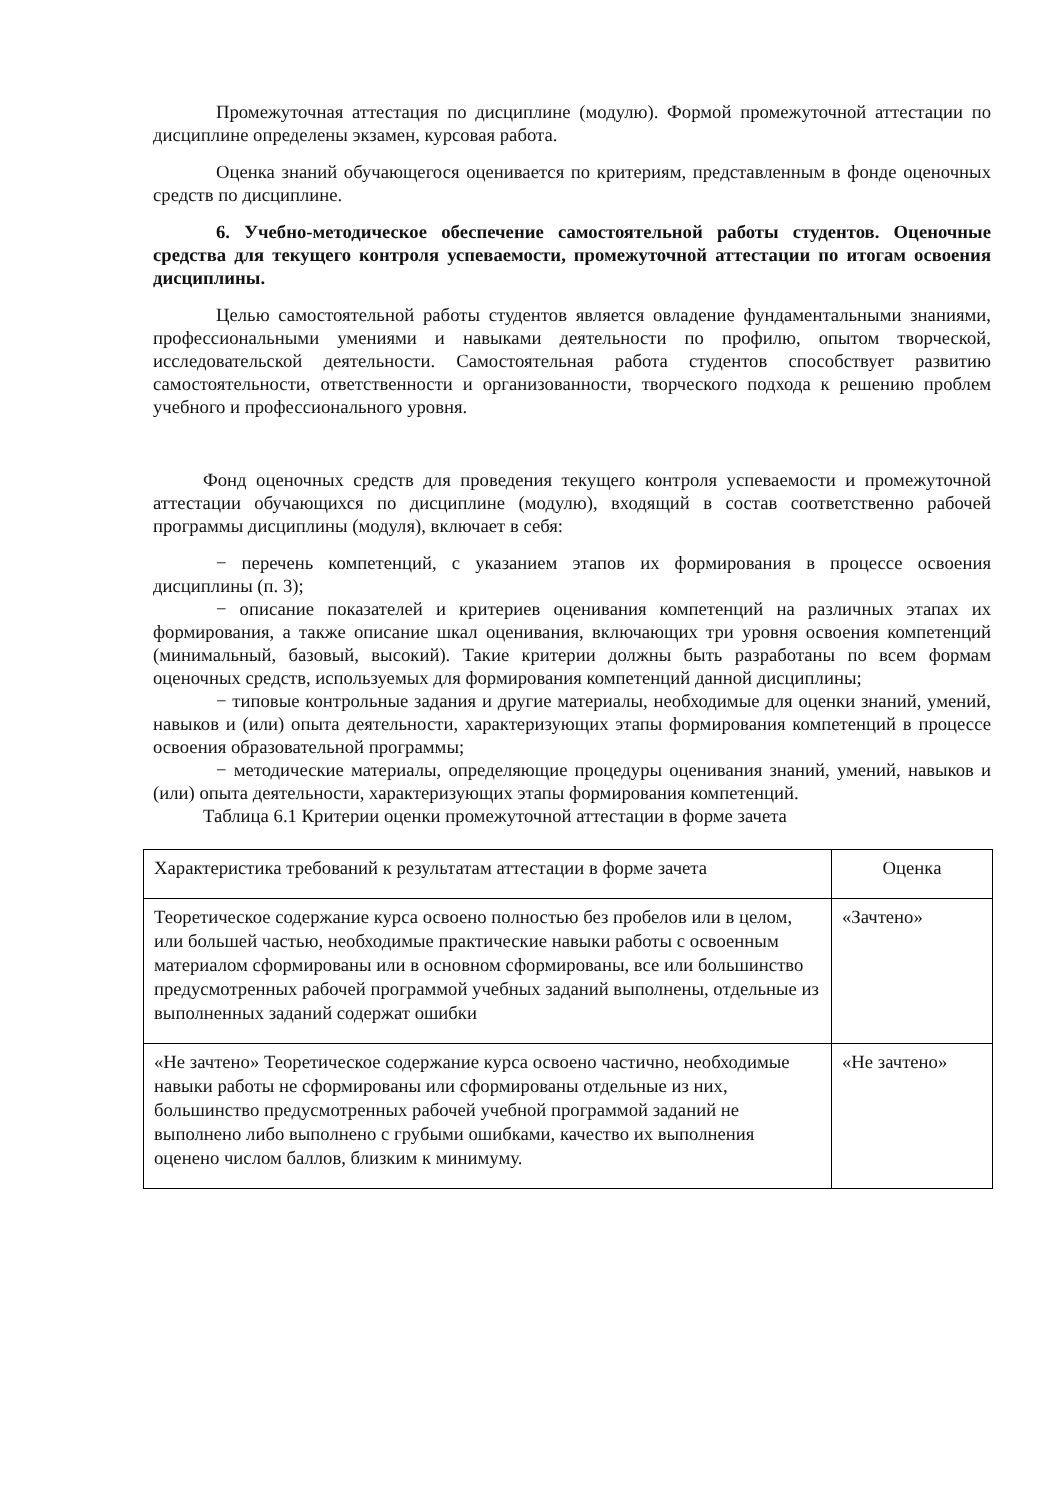Промежуточная аттестация по дисциплине (модулю). Формой промежуточной аттестации по дисциплине определены экзамен, курсовая работа.
Оценка знаний обучающегося оценивается по критериям, представленным в фонде оценочных средств по дисциплине.
6. Учебно-методическое обеспечение самостоятельной работы студентов. Оценочные средства для текущего контроля успеваемости, промежуточной аттестации по итогам освоения дисциплины.
Целью самостоятельной работы студентов является овладение фундаментальными знаниями, профессиональными умениями и навыками деятельности по профилю, опытом творческой, исследовательской деятельности. Самостоятельная работа студентов способствует развитию самостоятельности, ответственности и организованности, творческого подхода к решению проблем учебного и профессионального уровня.
Фонд оценочных средств для проведения текущего контроля успеваемости и промежуточной аттестации обучающихся по дисциплине (модулю), входящий в состав соответственно рабочей программы дисциплины (модуля), включает в себя:
− перечень компетенций, с указанием этапов их формирования в процессе освоения дисциплины (п. 3);
− описание показателей и критериев оценивания компетенций на различных этапах их формирования, а также описание шкал оценивания, включающих три уровня освоения компетенций (минимальный, базовый, высокий). Такие критерии должны быть разработаны по всем формам оценочных средств, используемых для формирования компетенций данной дисциплины;
− типовые контрольные задания и другие материалы, необходимые для оценки знаний, умений, навыков и (или) опыта деятельности, характеризующих этапы формирования компетенций в процессе освоения образовательной программы;
− методические материалы, определяющие процедуры оценивания знаний, умений, навыков и (или) опыта деятельности, характеризующих этапы формирования компетенций.
Таблица 6.1 Критерии оценки промежуточной аттестации в форме зачета
| Характеристика требований к результатам аттестации в форме зачета | Оценка |
| --- | --- |
| Теоретическое содержание курса освоено полностью без пробелов или в целом, или большей частью, необходимые практические навыки работы с освоенным материалом сформированы или в основном сформированы, все или большинство предусмотренных рабочей программой учебных заданий выполнены, отдельные из выполненных заданий содержат ошибки | «Зачтено» |
| «Не зачтено» Теоретическое содержание курса освоено частично, необходимые навыки работы не сформированы или сформированы отдельные из них, большинство предусмотренных рабочей учебной программой заданий не выполнено либо выполнено с грубыми ошибками, качество их выполнения оценено числом баллов, близким к минимуму. | «Не зачтено» |